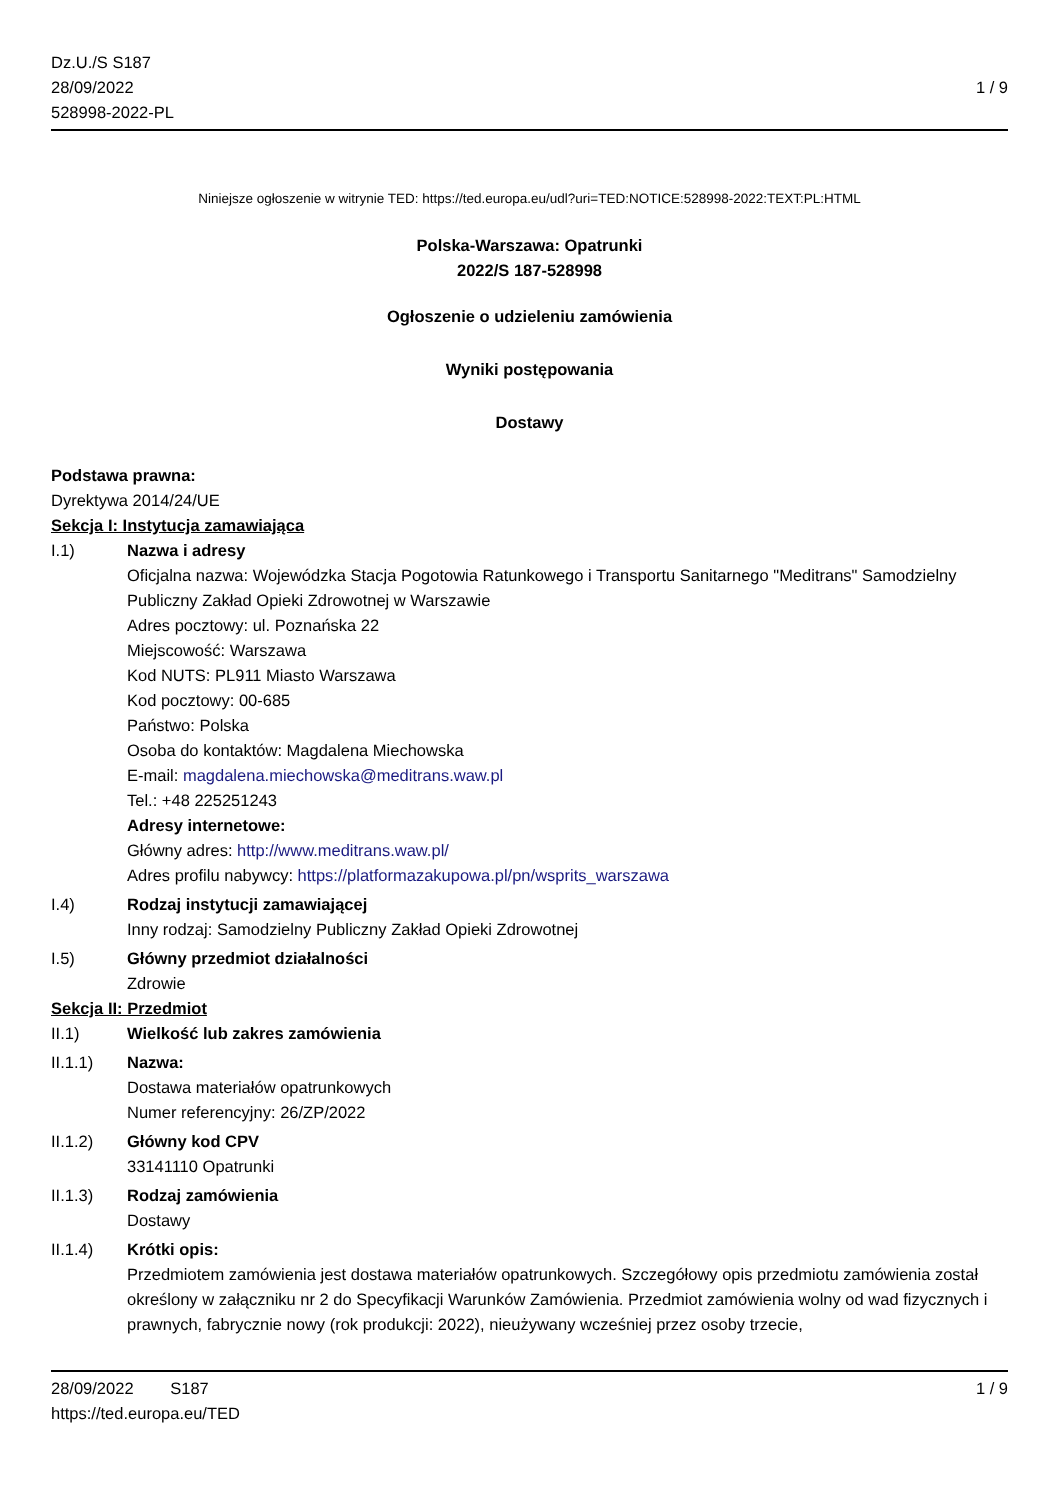Dz.U./S S187
28/09/2022
528998-2022-PL
1 / 9
Niniejsze ogłoszenie w witrynie TED: https://ted.europa.eu/udl?uri=TED:NOTICE:528998-2022:TEXT:PL:HTML
Polska-Warszawa: Opatrunki
2022/S 187-528998
Ogłoszenie o udzieleniu zamówienia
Wyniki postępowania
Dostawy
Podstawa prawna:
Dyrektywa 2014/24/UE
Sekcja I: Instytucja zamawiająca
I.1) Nazwa i adresy
Oficjalna nazwa: Wojewódzka Stacja Pogotowia Ratunkowego i Transportu Sanitarnego "Meditrans" Samodzielny Publiczny Zakład Opieki Zdrowotnej w Warszawie
Adres pocztowy: ul. Poznańska 22
Miejscowość: Warszawa
Kod NUTS: PL911 Miasto Warszawa
Kod pocztowy: 00-685
Państwo: Polska
Osoba do kontaktów: Magdalena Miechowska
E-mail: magdalena.miechowska@meditrans.waw.pl
Tel.: +48 225251243
Adresy internetowe:
Główny adres: http://www.meditrans.waw.pl/
Adres profilu nabywcy: https://platformazakupowa.pl/pn/wsprits_warszawa
I.4) Rodzaj instytucji zamawiającej
Inny rodzaj: Samodzielny Publiczny Zakład Opieki Zdrowotnej
I.5) Główny przedmiot działalności
Zdrowie
Sekcja II: Przedmiot
II.1) Wielkość lub zakres zamówienia
II.1.1) Nazwa:
Dostawa materiałów opatrunkowych
Numer referencyjny: 26/ZP/2022
II.1.2) Główny kod CPV
33141110 Opatrunki
II.1.3) Rodzaj zamówienia
Dostawy
II.1.4) Krótki opis:
Przedmiotem zamówienia jest dostawa materiałów opatrunkowych. Szczegółowy opis przedmiotu zamówienia został określony w załączniku nr 2 do Specyfikacji Warunków Zamówienia. Przedmiot zamówienia wolny od wad fizycznych i prawnych, fabrycznie nowy (rok produkcji: 2022), nieużywany wcześniej przez osoby trzecie,
28/09/2022 S187 1 / 9
https://ted.europa.eu/TED